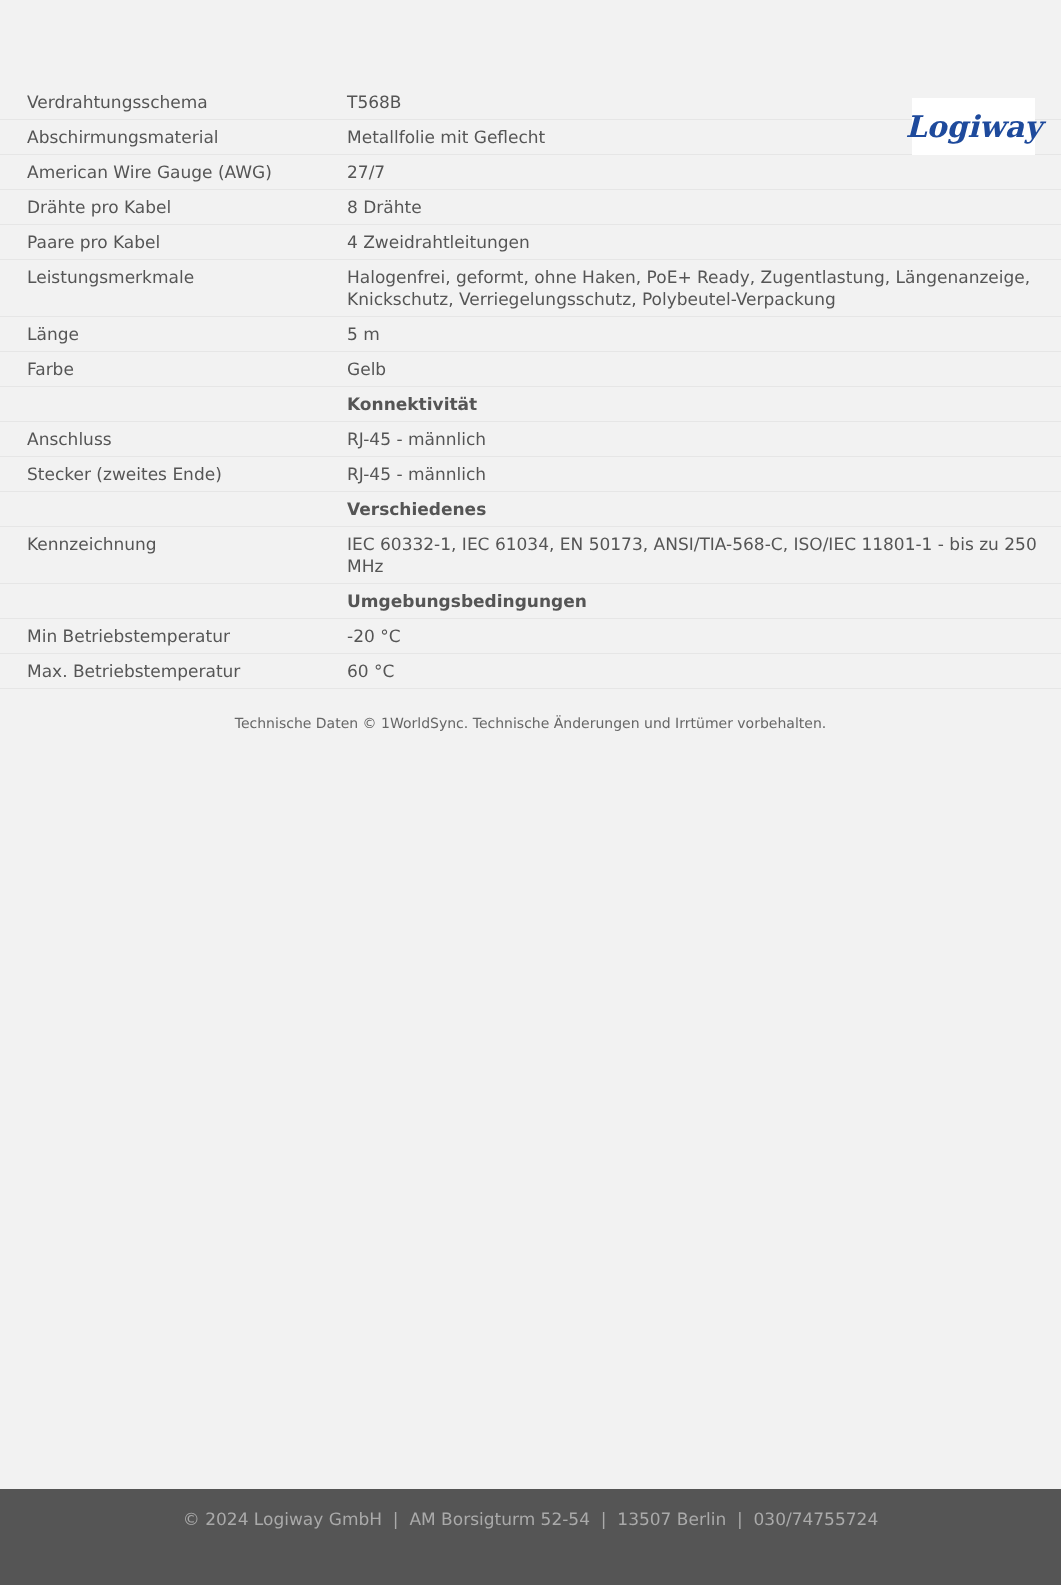Logiway
| Verdrahtungsschema | T568B |
| Abschirmungsmaterial | Metallfolie mit Geflecht |
| American Wire Gauge (AWG) | 27/7 |
| Drähte pro Kabel | 8 Drähte |
| Paare pro Kabel | 4 Zweidrahtleitungen |
| Leistungsmerkmale | Halogenfrei, geformt, ohne Haken, PoE+ Ready, Zugentlastung, Längenanzeige, Knickschutz, Verriegelungsschutz, Polybeutel-Verpackung |
| Länge | 5 m |
| Farbe | Gelb |
| | Konnektivität |
| Anschluss | RJ-45 - männlich |
| Stecker (zweites Ende) | RJ-45 - männlich |
| | Verschiedenes |
| Kennzeichnung | IEC 60332-1, IEC 61034, EN 50173, ANSI/TIA-568-C, ISO/IEC 11801-1 - bis zu 250 MHz |
| | Umgebungsbedingungen |
| Min Betriebstemperatur | -20 °C |
| Max. Betriebstemperatur | 60 °C |
Technische Daten © 1WorldSync. Technische Änderungen und Irrtümer vorbehalten.
© 2024 Logiway GmbH | AM Borsigturm 52-54 | 13507 Berlin | 030/74755724